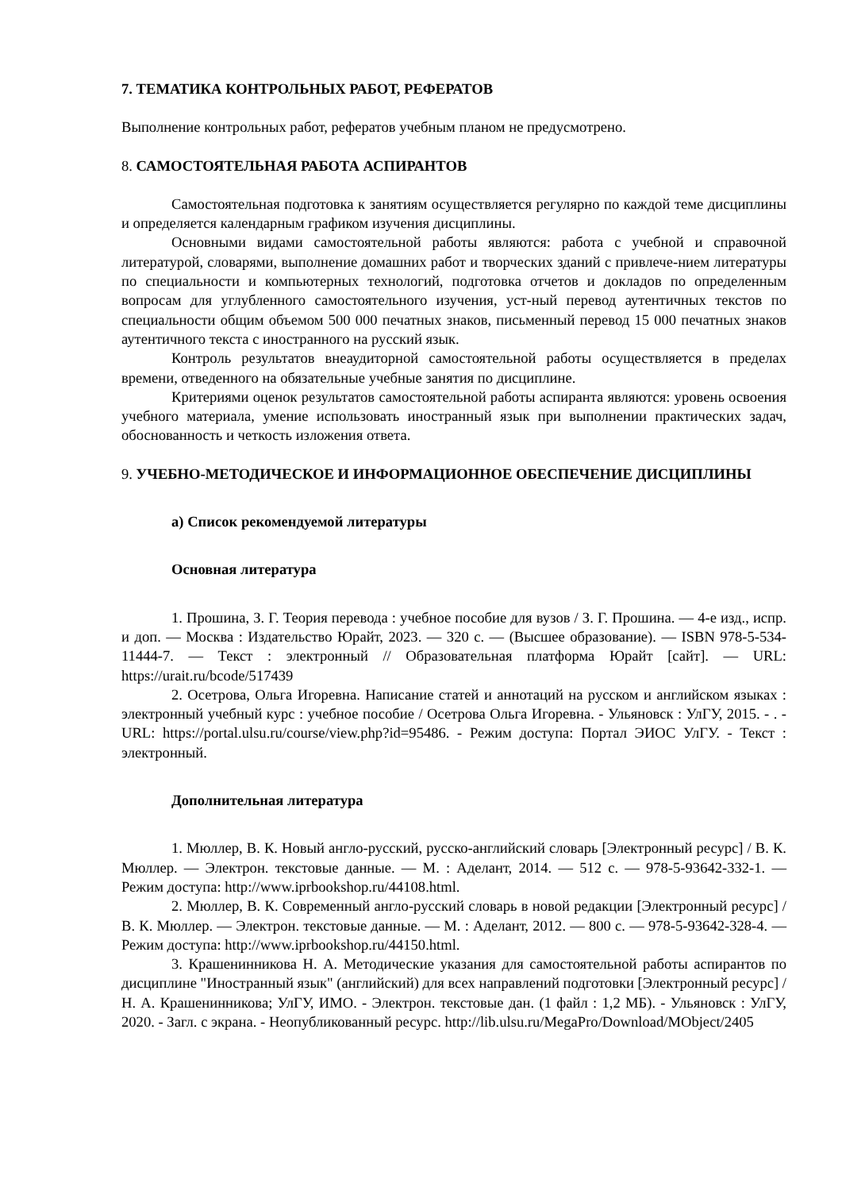7. ТЕМАТИКА КОНТРОЛЬНЫХ РАБОТ, РЕФЕРАТОВ
Выполнение контрольных работ, рефератов учебным планом не предусмотрено.
8. САМОСТОЯТЕЛЬНАЯ РАБОТА АСПИРАНТОВ
Самостоятельная подготовка к занятиям осуществляется регулярно по каждой теме дисциплины и определяется календарным графиком изучения дисциплины.
Основными видами самостоятельной работы являются: работа с учебной и справочной литературой, словарями, выполнение домашних работ и творческих зданий с привлече-нием литературы по специальности и компьютерных технологий, подготовка отчетов и докладов по определенным вопросам для углубленного самостоятельного изучения, уст-ный перевод аутентичных текстов по специальности общим объемом 500 000 печатных знаков, письменный перевод 15 000 печатных знаков аутентичного текста с иностранного на русский язык.
Контроль результатов внеаудиторной самостоятельной работы осуществляется в пределах времени, отведенного на обязательные учебные занятия по дисциплине.
Критериями оценок результатов самостоятельной работы аспиранта являются: уровень освоения учебного материала, умение использовать иностранный язык при выполнении практических задач, обоснованность и четкость изложения ответа.
9. УЧЕБНО-МЕТОДИЧЕСКОЕ И ИНФОРМАЦИОННОЕ ОБЕСПЕЧЕНИЕ ДИСЦИПЛИНЫ
а) Список рекомендуемой литературы
Основная литература
1. Прошина, З. Г. Теория перевода : учебное пособие для вузов / З. Г. Прошина. — 4-е изд., испр. и доп. — Москва : Издательство Юрайт, 2023. — 320 с. — (Высшее образование). — ISBN 978-5-534-11444-7. — Текст : электронный // Образовательная платформа Юрайт [сайт]. — URL: https://urait.ru/bcode/517439
2. Осетрова, Ольга Игоревна. Написание статей и аннотаций на русском и английском языках : электронный учебный курс : учебное пособие / Осетрова Ольга Игоревна. - Ульяновск : УлГУ, 2015. - . - URL: https://portal.ulsu.ru/course/view.php?id=95486. - Режим доступа: Портал ЭИОС УлГУ. - Текст : электронный.
Дополнительная литература
1. Мюллер, В. К. Новый англо-русский, русско-английский словарь [Электронный ресурс] / В. К. Мюллер. — Электрон. текстовые данные. — М. : Аделант, 2014. — 512 c. — 978-5-93642-332-1. — Режим доступа: http://www.iprbookshop.ru/44108.html.
2. Мюллер, В. К. Современный англо-русский словарь в новой редакции [Электронный ресурс] / В. К. Мюллер. — Электрон. текстовые данные. — М. : Аделант, 2012. — 800 c. — 978-5-93642-328-4. — Режим доступа: http://www.iprbookshop.ru/44150.html.
3. Крашенинникова Н. А. Методические указания для самостоятельной работы аспирантов по дисциплине "Иностранный язык" (английский) для всех направлений подготовки [Электронный ресурс] / Н. А. Крашенинникова; УлГУ, ИМО. - Электрон. текстовые дан. (1 файл : 1,2 МБ). - Ульяновск : УлГУ, 2020. - Загл. с экрана. - Неопубликованный ресурс. http://lib.ulsu.ru/MegaPro/Download/MObject/2405